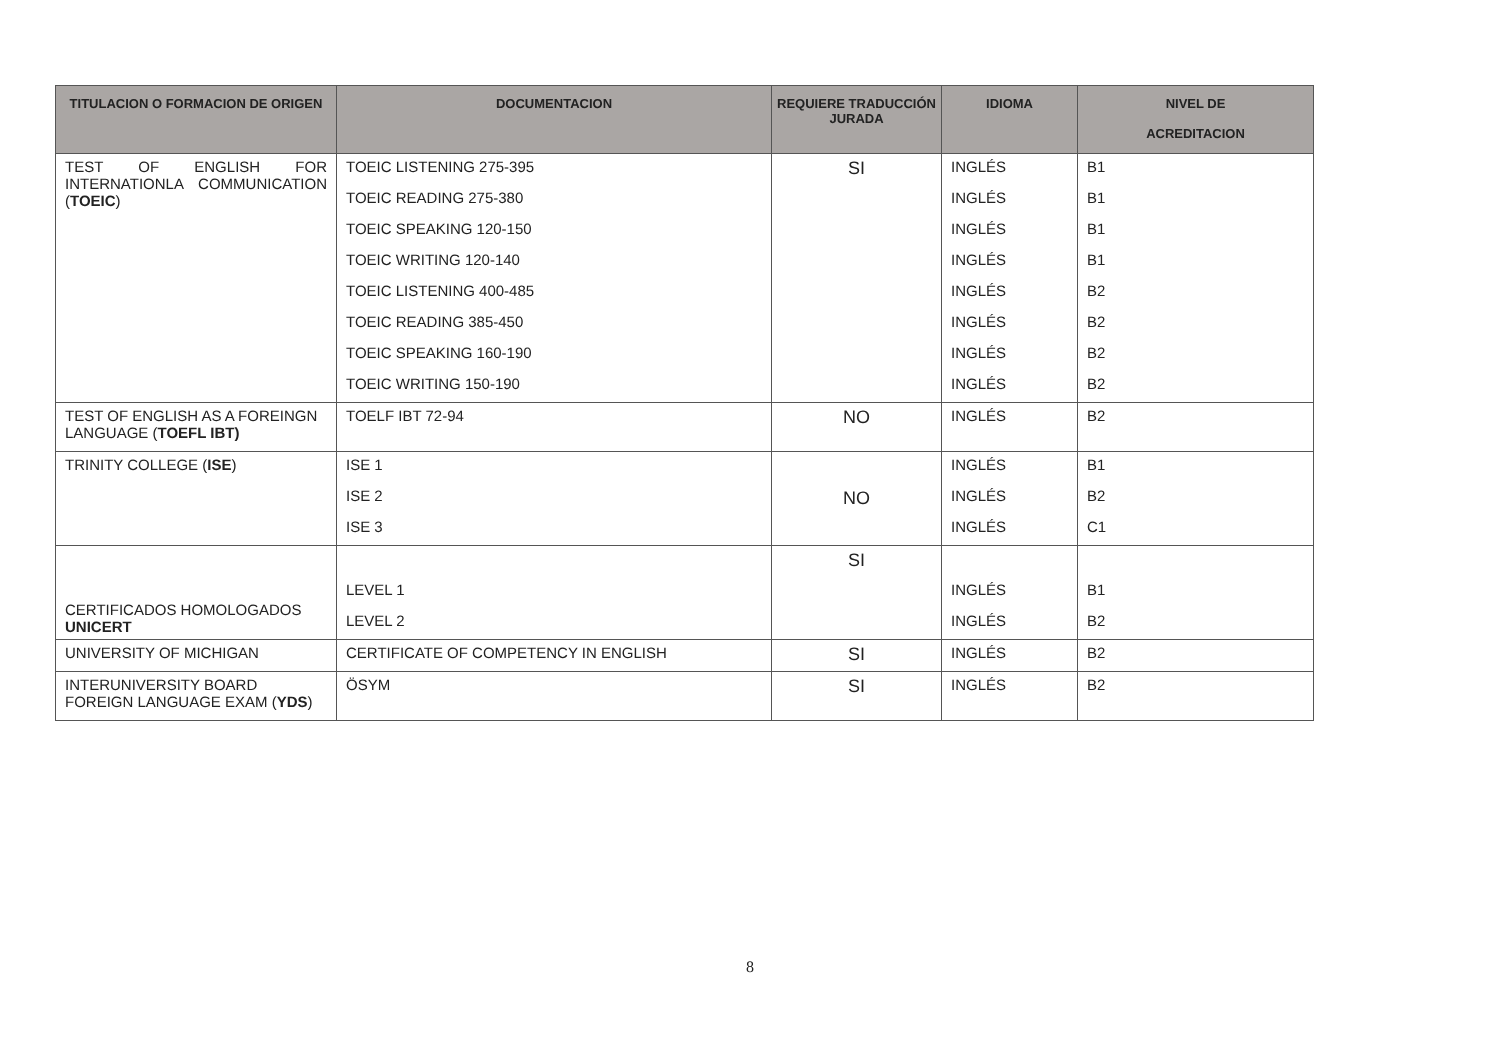| TITULACION O FORMACION DE ORIGEN | DOCUMENTACION | REQUIERE TRADUCCIÓN JURADA | IDIOMA | NIVEL DE ACREDITACION |
| --- | --- | --- | --- | --- |
| TEST OF ENGLISH FOR INTERNATIONLA COMMUNICATION ( TOEIC ) | TOEIC LISTENING 275-395 | SI | INGLÉS | B1 |
| | TOEIC READING 275-380 | | INGLÉS | B1 |
| | TOEIC SPEAKING 120-150 | | INGLÉS | B1 |
| | TOEIC WRITING 120-140 | | INGLÉS | B1 |
| | TOEIC LISTENING 400-485 | | INGLÉS | B2 |
| | TOEIC READING 385-450 | | INGLÉS | B2 |
| | TOEIC SPEAKING 160-190 | | INGLÉS | B2 |
| | TOEIC WRITING 150-190 | | INGLÉS | B2 |
| TEST OF ENGLISH AS A FOREINGN LANGUAGE ( TOEFL IBT) | TOELF IBT 72-94 | NO | INGLÉS | B2 |
| TRINITY COLLEGE ( ISE ) | ISE 1 | NO | INGLÉS | B1 |
| | ISE 2 | | INGLÉS | B2 |
| | ISE 3 | | INGLÉS | C1 |
| CERTIFICADOS HOMOLOGADOS UNICERT | | SI | | |
| | LEVEL 1 | | INGLÉS | B1 |
| | LEVEL 2 | | INGLÉS | B2 |
| UNIVERSITY OF MICHIGAN | CERTIFICATE OF COMPETENCY IN ENGLISH | SI | INGLÉS | B2 |
| INTERUNIVERSITY BOARD FOREIGN LANGUAGE EXAM ( YDS ) | ÖSYM | SI | INGLÉS | B2 |
8